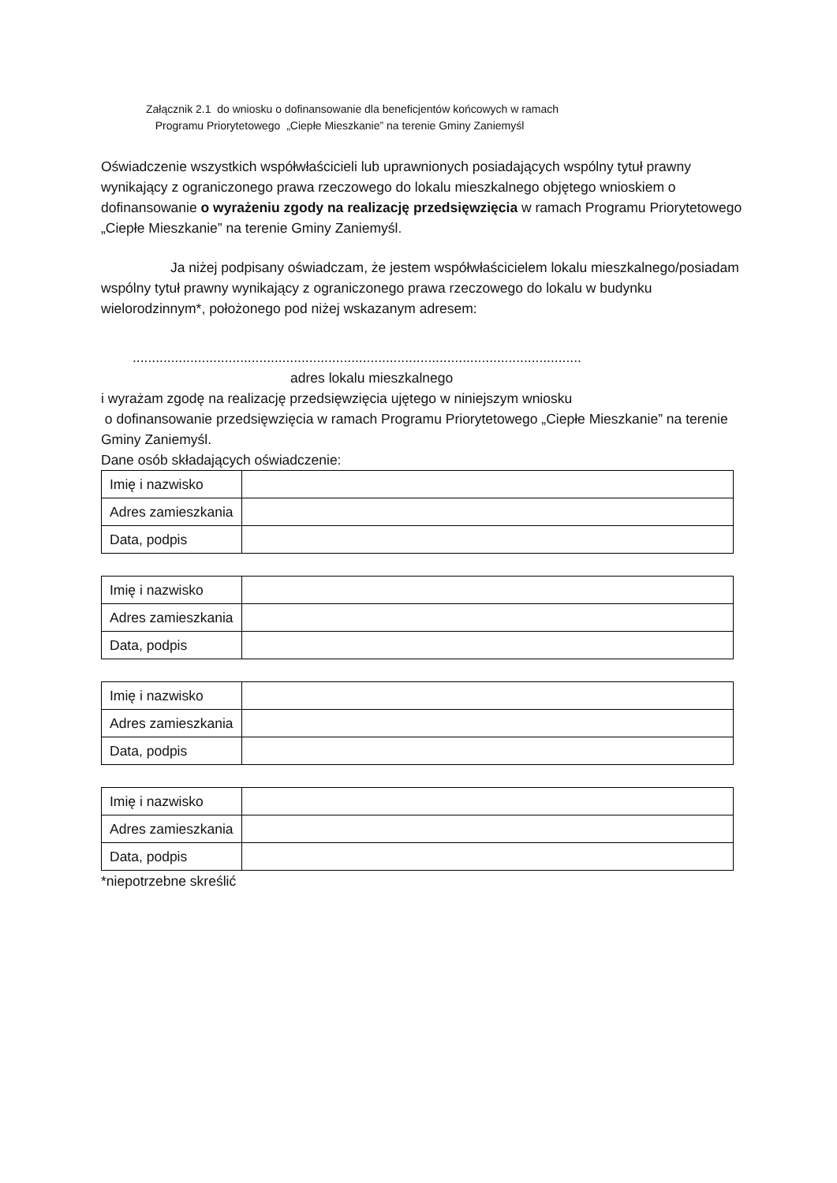Załącznik 2.1 do wniosku o dofinansowanie dla beneficjentów końcowych w ramach
Programu Priorytetowego „Ciepłe Mieszkanie” na terenie Gminy Zaniemyśl
Oświadczenie wszystkich współwłaścicieli lub uprawnionych posiadających wspólny tytuł prawny wynikający z ograniczonego prawa rzeczowego do lokalu mieszkalnego objętego wnioskiem o dofinansowanie o wyrażeniu zgody na realizację przedsięwzięcia w ramach Programu Priorytetowego „Ciepłe Mieszkanie” na terenie Gminy Zaniemyśl.
Ja niżej podpisany oświadczam, że jestem współwłaścicielem lokalu mieszkalnego/posiadam wspólny tytuł prawny wynikający z ograniczonego prawa rzeczowego do lokalu w budynku wielorodzinnym*, położonego pod niżej wskazanym adresem:
.....................................................................................................................
adres lokalu mieszkalnego
i wyrażam zgodę na realizację przedsięwzięcia ujętego w niniejszym wniosku
o dofinansowanie przedsięwzięcia w ramach Programu Priorytetowego „Ciepłe Mieszkanie” na terenie Gminy Zaniemyśl.
Dane osób składających oświadczenie:
| Imię i nazwisko | |
| Adres zamieszkania | |
| Data, podpis | |
| Imię i nazwisko | |
| Adres zamieszkania | |
| Data, podpis | |
| Imię i nazwisko | |
| Adres zamieszkania | |
| Data, podpis | |
| Imię i nazwisko | |
| Adres zamieszkania | |
| Data, podpis | |
*niepotrzebne skreślić